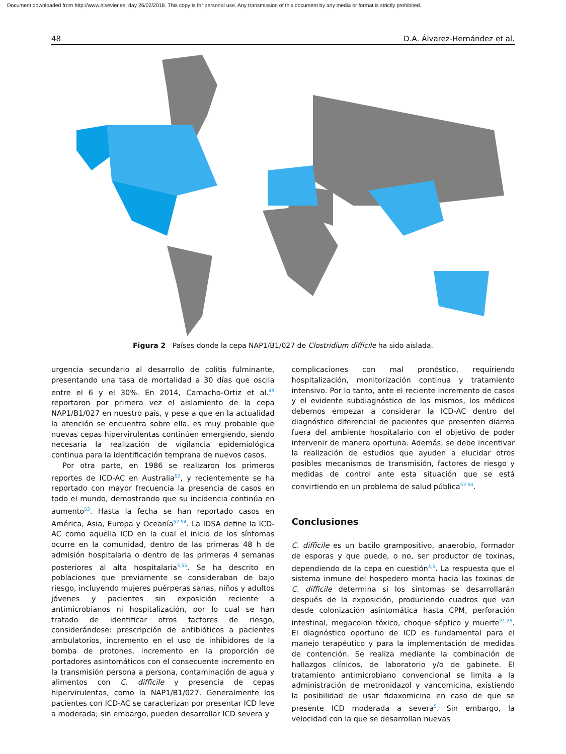Document downloaded from http://www.elsevier.es, day 26/02/2018. This copy is for personal use. Any transmission of this document by any media or format is strictly prohibited.
48 D.A. Álvarez-Hernández et al.
Figura 2 Países donde la cepa NAP1/B1/027 de Clostridium difficile ha sido aislada.
urgencia secundario al desarrollo de colitis fulminante, presentando una tasa de mortalidad a 30 días que oscila entre el 6 y el 30%. En 2014, Camacho-Ortiz et al.<sup>49</sup> reportaron por primera vez el aislamiento de la cepa NAP1/B1/027 en nuestro país, y pese a que en la actualidad la atención se encuentra sobre ella, es muy probable que nuevas cepas hipervirulentas continúen emergiendo, siendo necesaria la realización de vigilancia epidemiológica continua para la identificación temprana de nuevos casos.
Por otra parte, en 1986 se realizaron los primeros reportes de ICD-AC en Australia<sup>52</sup>, y recientemente se ha reportado con mayor frecuencia la presencia de casos en todo el mundo, demostrando que su incidencia continúa en aumento<sup>53</sup>. Hasta la fecha se han reportado casos en América, Asia, Europa y Oceanía<sup>52-54</sup>. La IDSA define la ICD-AC como aquella ICD en la cual el inicio de los síntomas ocurre en la comunidad, dentro de las primeras 48 h de admisión hospitalaria o dentro de las primeras 4 semanas posteriores al alta hospitalaria<sup>5,55</sup>. Se ha descrito en poblaciones que previamente se consideraban de bajo riesgo, incluyendo mujeres puérperas sanas, niños y adultos jóvenes y pacientes sin exposición reciente a antimicrobianos ni hospitalización, por lo cual se han tratado de identificar otros factores de riesgo, considerándose: prescripción de antibióticos a pacientes ambulatorios, incremento en el uso de inhibidores de la bomba de protones, incremento en la proporción de portadores asintomáticos con el consecuente incremento en la transmisión persona a persona, contaminación de agua y alimentos con C. difficile y presencia de cepas hipervirulentas, como la NAP1/B1/027. Generalmente los pacientes con ICD-AC se caracterizan por presentar ICD leve a moderada; sin embargo, pueden desarrollar ICD severa y
complicaciones con mal pronóstico, requiriendo hospitalización, monitorización continua y tratamiento intensivo. Por lo tanto, ante el reciente incremento de casos y el evidente subdiagnóstico de los mismos, los médicos debemos empezar a considerar la ICD-AC dentro del diagnóstico diferencial de pacientes que presenten diarrea fuera del ambiente hospitalario con el objetivo de poder intervenir de manera oportuna. Además, se debe incentivar la realización de estudios que ayuden a elucidar otros posibles mecanismos de transmisión, factores de riesgo y medidas de control ante esta situación que se está convirtiendo en un problema de salud pública<sup>53-54</sup>.
Conclusiones
C. difficile es un bacilo grampositivo, anaerobio, formador de esporas y que puede, o no, ser productor de toxinas, dependiendo de la cepa en cuestión<sup>4,5</sup>. La respuesta que el sistema inmune del hospedero monta hacia las toxinas de C. difficile determina si los síntomas se desarrollarán después de la exposición, produciendo cuadros que van desde colonización asintomática hasta CPM, perforación intestinal, megacolon tóxico, choque séptico y muerte<sup>21,25</sup>. El diagnóstico oportuno de ICD es fundamental para el manejo terapéutico y para la implementación de medidas de contención. Se realiza mediante la combinación de hallazgos clínicos, de laboratorio y/o de gabinete. El tratamiento antimicrobiano convencional se limita a la administración de metronidazol y vancomicina, existiendo la posibilidad de usar fidaxomicina en caso de que se presente ICD moderada a severa<sup>5</sup>. Sin embargo, la velocidad con la que se desarrollan nuevas